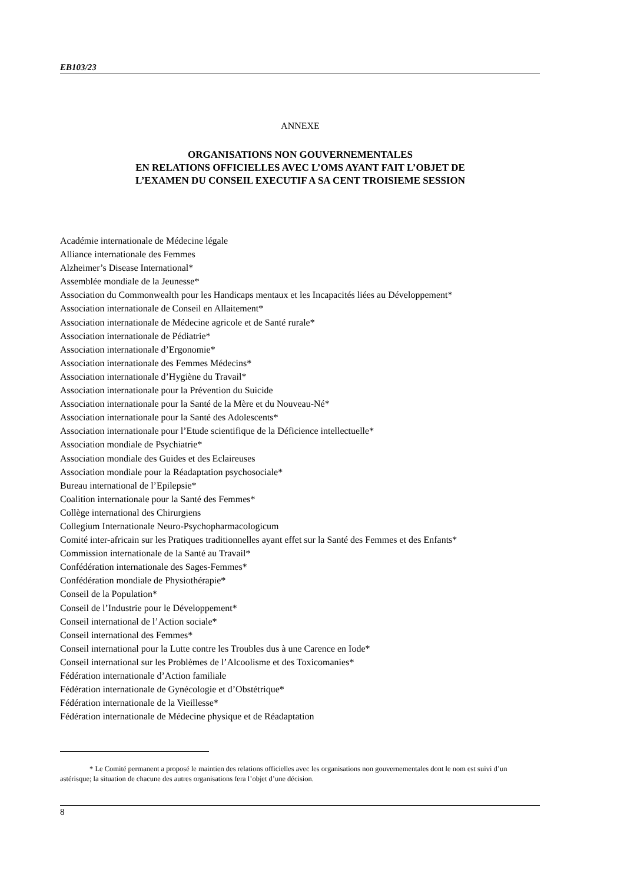EB103/23
ANNEXE
ORGANISATIONS NON GOUVERNEMENTALES
EN RELATIONS OFFICIELLES AVEC L’OMS AYANT FAIT L’OBJET DE
L’EXAMEN DU CONSEIL EXECUTIF A SA CENT TROISIEME SESSION
Académie internationale de Médecine légale
Alliance internationale des Femmes
Alzheimer’s Disease International*
Assemblée mondiale de la Jeunesse*
Association du Commonwealth pour les Handicaps mentaux et les Incapacités liées au Développement*
Association internationale de Conseil en Allaitement*
Association internationale de Médecine agricole et de Santé rurale*
Association internationale de Pédiatrie*
Association internationale d’Ergonomie*
Association internationale des Femmes Médecins*
Association internationale d’Hygiène du Travail*
Association internationale pour la Prévention du Suicide
Association internationale pour la Santé de la Mère et du Nouveau-Né*
Association internationale pour la Santé des Adolescents*
Association internationale pour l’Etude scientifique de la Déficience intellectuelle*
Association mondiale de Psychiatrie*
Association mondiale des Guides et des Eclaireuses
Association mondiale pour la Réadaptation psychosociale*
Bureau international de l’Epilepsie*
Coalition internationale pour la Santé des Femmes*
Collège international des Chirurgiens
Collegium Internationale Neuro-Psychopharmacologicum
Comité inter-africain sur les Pratiques traditionnelles ayant effet sur la Santé des Femmes et des Enfants*
Commission internationale de la Santé au Travail*
Confédération internationale des Sages-Femmes*
Confédération mondiale de Physiothérapie*
Conseil de la Population*
Conseil de l’Industrie pour le Développement*
Conseil international de l’Action sociale*
Conseil international des Femmes*
Conseil international pour la Lutte contre les Troubles dus à une Carence en Iode*
Conseil international sur les Problèmes de l’Alcoolisme et des Toxicomanies*
Fédération internationale d’Action familiale
Fédération internationale de Gynécologie et d’Obstétrique*
Fédération internationale de la Vieillesse*
Fédération internationale de Médecine physique et de Réadaptation
* Le Comité permanent a proposé le maintien des relations officielles avec les organisations non gouvernementales dont le nom est suivi d’un astérisque; la situation de chacune des autres organisations fera l’objet d’une décision.
8